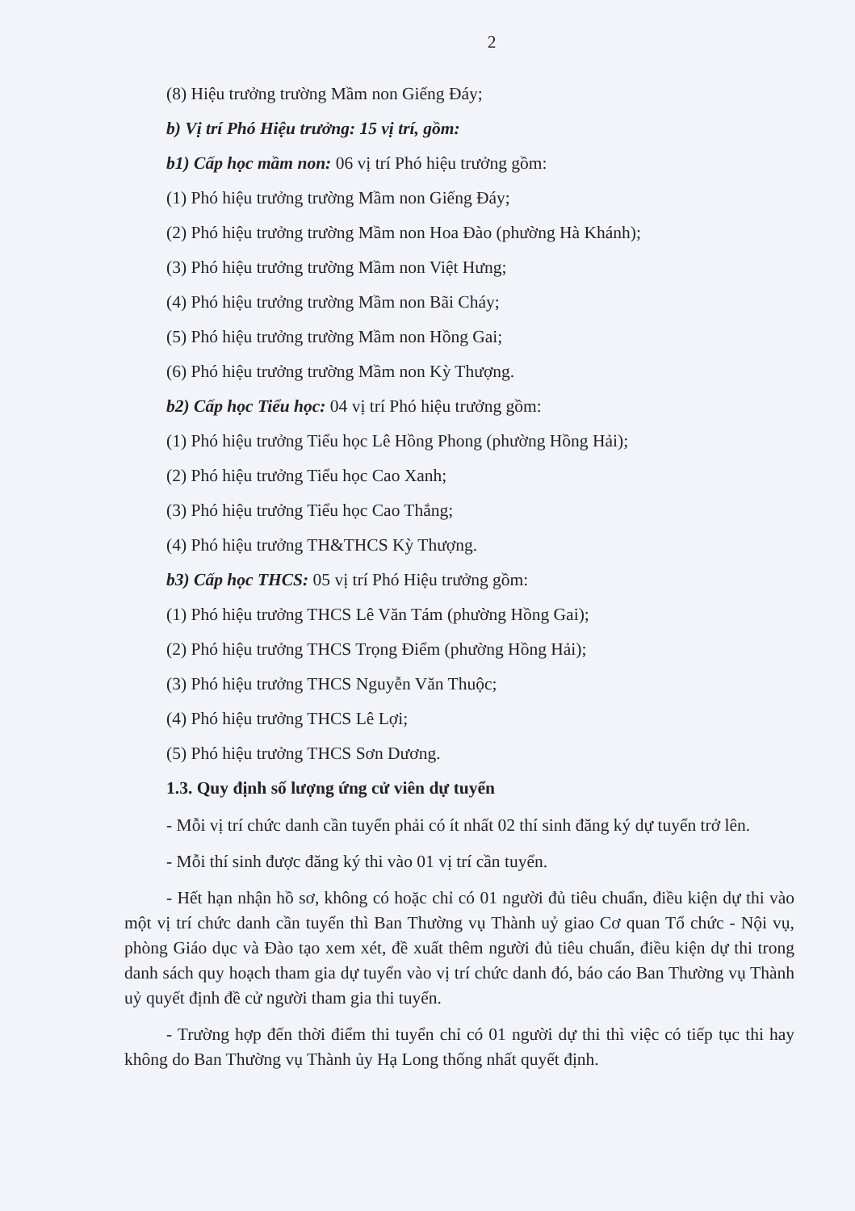2
(8) Hiệu trưởng trường Mầm non Giếng Đáy;
b) Vị trí Phó Hiệu trưởng: 15 vị trí, gồm:
b1) Cấp học mầm non: 06 vị trí Phó hiệu trưởng gồm:
(1) Phó hiệu trưởng trường Mầm non Giếng Đáy;
(2) Phó hiệu trưởng trường Mầm non Hoa Đào (phường Hà Khánh);
(3) Phó hiệu trưởng trường Mầm non Việt Hưng;
(4) Phó hiệu trưởng trường Mầm non Bãi Cháy;
(5) Phó hiệu trưởng trường Mầm non Hồng Gai;
(6) Phó hiệu trưởng trường Mầm non Kỳ Thượng.
b2) Cấp học Tiểu học: 04 vị trí Phó hiệu trưởng gồm:
(1) Phó hiệu trưởng Tiểu học Lê Hồng Phong (phường Hồng Hải);
(2) Phó hiệu trưởng Tiểu học Cao Xanh;
(3) Phó hiệu trưởng Tiểu học Cao Thắng;
(4) Phó hiệu trưởng TH&THCS Kỳ Thượng.
b3) Cấp học THCS: 05 vị trí Phó Hiệu trưởng gồm:
(1) Phó hiệu trưởng THCS Lê Văn Tám (phường Hồng Gai);
(2) Phó hiệu trưởng THCS Trọng Điểm (phường Hồng Hải);
(3) Phó hiệu trưởng THCS Nguyễn Văn Thuộc;
(4) Phó hiệu trưởng THCS Lê Lợi;
(5) Phó hiệu trưởng THCS Sơn Dương.
1.3. Quy định số lượng ứng cử viên dự tuyển
- Mỗi vị trí chức danh cần tuyển phải có ít nhất 02 thí sinh đăng ký dự tuyển trở lên.
- Mỗi thí sinh được đăng ký thi vào 01 vị trí cần tuyển.
- Hết hạn nhận hồ sơ, không có hoặc chỉ có 01 người đủ tiêu chuẩn, điều kiện dự thi vào một vị trí chức danh cần tuyển thì Ban Thường vụ Thành uỷ giao Cơ quan Tổ chức - Nội vụ, phòng Giáo dục và Đào tạo xem xét, đề xuất thêm người đủ tiêu chuẩn, điều kiện dự thi trong danh sách quy hoạch tham gia dự tuyển vào vị trí chức danh đó, báo cáo Ban Thường vụ Thành uỷ quyết định đề cử người tham gia thi tuyển.
- Trường hợp đến thời điểm thi tuyển chỉ có 01 người dự thi thì việc có tiếp tục thi hay không do Ban Thường vụ Thành ủy Hạ Long thống nhất quyết định.